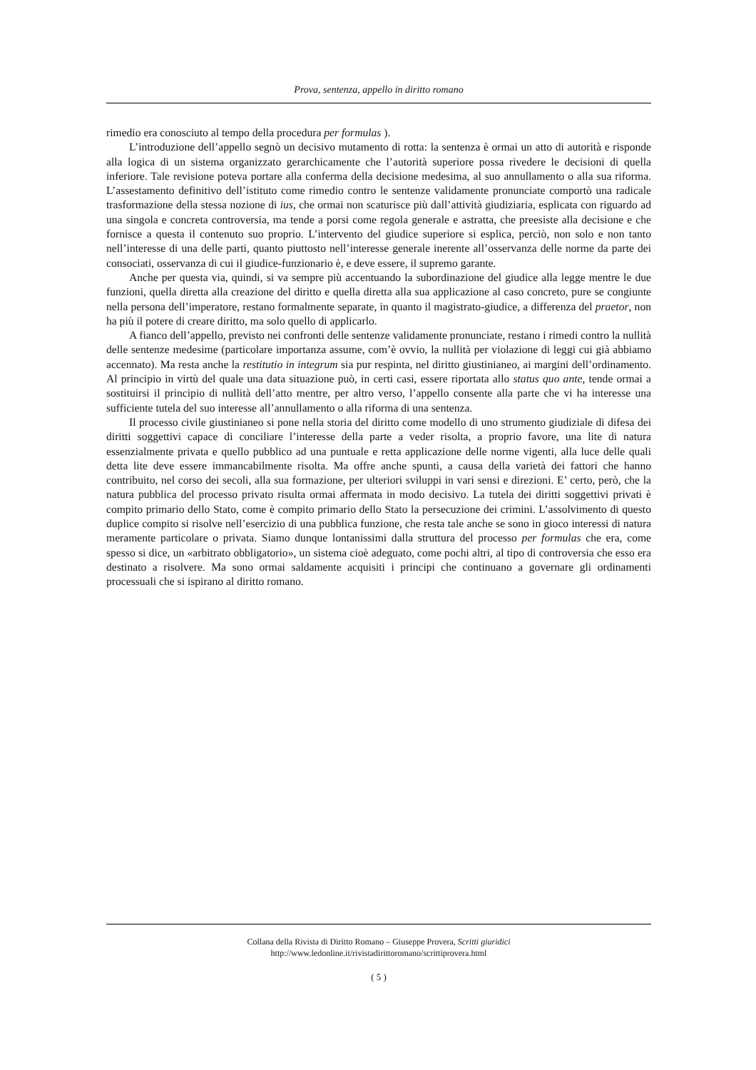Prova, sentenza, appello in diritto romano
rimedio era conosciuto al tempo della procedura per formulas ).
L’introduzione dell’appello segnò un decisivo mutamento di rotta: la sentenza è ormai un atto di autorità e risponde alla logica di un sistema organizzato gerarchicamente che l’autorità superiore possa rivedere le decisioni di quella inferiore. Tale revisione poteva portare alla conferma della decisione medesima, al suo annullamento o alla sua riforma. L’assestamento definitivo dell’istituto come rimedio contro le sentenze validamente pronunciate comportò una radicale trasformazione della stessa nozione di ius, che ormai non scaturisce più dall’attività giudiziaria, esplicata con riguardo ad una singola e concreta controversia, ma tende a porsi come regola generale e astratta, che preesiste alla decisione e che fornisce a questa il contenuto suo proprio. L’intervento del giudice superiore si esplica, perciò, non solo e non tanto nell’interesse di una delle parti, quanto piuttosto nell’interesse generale inerente all’osservanza delle norme da parte dei consociati, osservanza di cui il giudice-funzionario è, e deve essere, il supremo garante.
Anche per questa via, quindi, si va sempre più accentuando la subordinazione del giudice alla legge mentre le due funzioni, quella diretta alla creazione del diritto e quella diretta alla sua applicazione al caso concreto, pure se congiunte nella persona dell’imperatore, restano formalmente separate, in quanto il magistrato-giudice, a differenza del praetor, non ha più il potere di creare diritto, ma solo quello di applicarlo.
A fianco dell’appello, previsto nei confronti delle sentenze validamente pronunciate, restano i rimedi contro la nullità delle sentenze medesime (particolare importanza assume, com’è ovvio, la nullità per violazione di leggi cui già abbiamo accennato). Ma resta anche la restitutio in integrum sia pur respinta, nel diritto giustinianeo, ai margini dell’ordinamento. Al principio in virtù del quale una data situazione può, in certi casi, essere riportata allo status quo ante, tende ormai a sostituirsi il principio di nullità dell’atto mentre, per altro verso, l’appello consente alla parte che vi ha interesse una sufficiente tutela del suo interesse all’annullamento o alla riforma di una sentenza.
Il processo civile giustinianeo si pone nella storia del diritto come modello di uno strumento giudiziale di difesa dei diritti soggettivi capace di conciliare l’interesse della parte a veder risolta, a proprio favore, una lite di natura essenzialmente privata e quello pubblico ad una puntuale e retta applicazione delle norme vigenti, alla luce delle quali detta lite deve essere immancabilmente risolta. Ma offre anche spunti, a causa della varietà dei fattori che hanno contribuito, nel corso dei secoli, alla sua formazione, per ulteriori sviluppi in vari sensi e direzioni. E’ certo, però, che la natura pubblica del processo privato risulta ormai affermata in modo decisivo. La tutela dei diritti soggettivi privati è compito primario dello Stato, come è compito primario dello Stato la persecuzione dei crimini. L’assolvimento di questo duplice compito si risolve nell’esercizio di una pubblica funzione, che resta tale anche se sono in gioco interessi di natura meramente particolare o privata. Siamo dunque lontanissimi dalla struttura del processo per formulas che era, come spesso si dice, un «arbitrato obbligatorio», un sistema cioè adeguato, come pochi altri, al tipo di controversia che esso era destinato a risolvere. Ma sono ormai saldamente acquisiti i principi che continuano a governare gli ordinamenti processuali che si ispirano al diritto romano.
Collana della Rivista di Diritto Romano – Giuseppe Provera, Scritti giuridici
http://www.ledonline.it/rivistadirittoromano/scrittiprovera.html
( 5 )